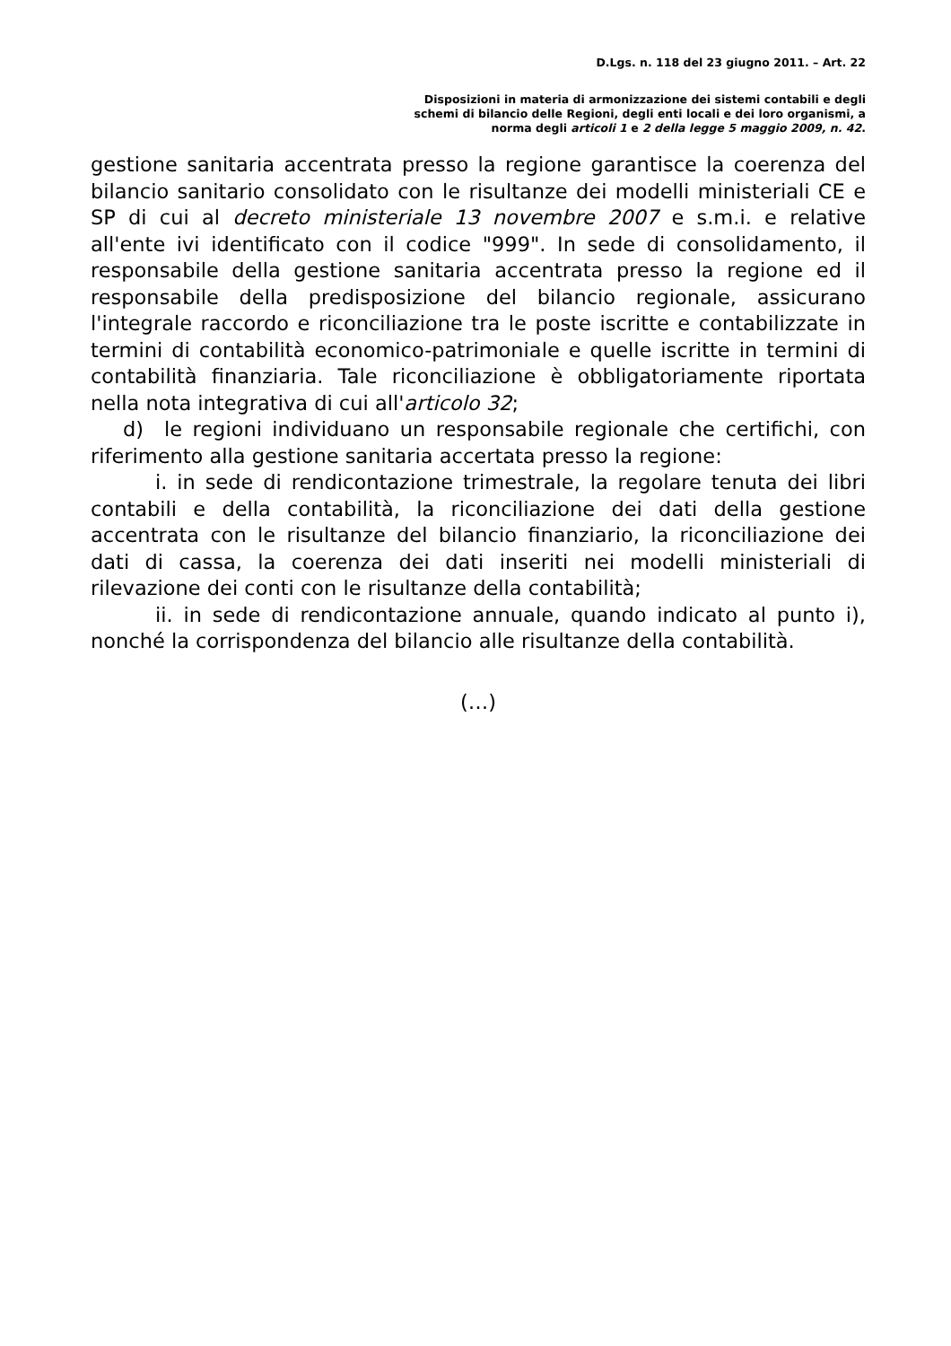D.Lgs. n. 118 del 23 giugno 2011. – Art. 22
Disposizioni in materia di armonizzazione dei sistemi contabili e degli
schemi di bilancio delle Regioni, degli enti locali e dei loro organismi, a
norma degli articoli 1 e 2 della legge 5 maggio 2009, n. 42.
gestione sanitaria accentrata presso la regione garantisce la coerenza del bilancio sanitario consolidato con le risultanze dei modelli ministeriali CE e SP di cui al decreto ministeriale 13 novembre 2007 e s.m.i. e relative all'ente ivi identificato con il codice "999". In sede di consolidamento, il responsabile della gestione sanitaria accentrata presso la regione ed il responsabile della predisposizione del bilancio regionale, assicurano l'integrale raccordo e riconciliazione tra le poste iscritte e contabilizzate in termini di contabilità economico-patrimoniale e quelle iscritte in termini di contabilità finanziaria. Tale riconciliazione è obbligatoriamente riportata nella nota integrativa di cui all'articolo 32;
d) le regioni individuano un responsabile regionale che certifichi, con riferimento alla gestione sanitaria accertata presso la regione:
i. in sede di rendicontazione trimestrale, la regolare tenuta dei libri contabili e della contabilità, la riconciliazione dei dati della gestione accentrata con le risultanze del bilancio finanziario, la riconciliazione dei dati di cassa, la coerenza dei dati inseriti nei modelli ministeriali di rilevazione dei conti con le risultanze della contabilità;
ii. in sede di rendicontazione annuale, quando indicato al punto i), nonché la corrispondenza del bilancio alle risultanze della contabilità.
(…)